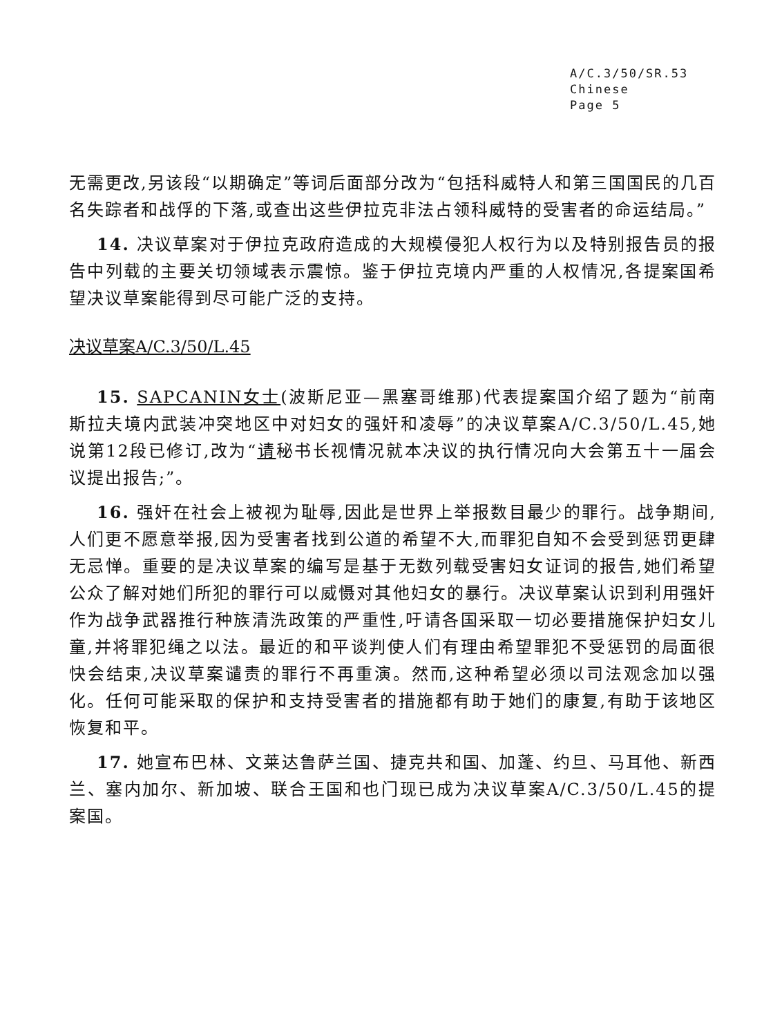A/C.3/50/SR.53
Chinese
Page 5
无需更改,另该段“以期确定”等词后面部分改为“包括科威特人和第三国国民的几百名失踪者和战俘的下落,或查出这些伊拉克非法占领科威特的受害者的命运结局。”
14. 决议草案对于伊拉克政府造成的大规模侵犯人权行为以及特别报告员的报告中列载的主要关切领域表示震惊。鉴于伊拉克境内严重的人权情况,各提案国希望决议草案能得到尽可能广泛的支持。
决议草案A/C.3/50/L.45
15. SAPCANIN女士(波斯尼亚—黑塞哥维那)代表提案国介绍了题为“前南斯拉夫境内武装冲突地区中对妇女的强奸和凌辱”的决议草案A/C.3/50/L.45,她说第12段已修订,改为“请秘书长视情况就本决议的执行情况向大会第五十一届会议提出报告;”。
16. 强奸在社会上被视为耻辱,因此是世界上举报数目最少的罪行。战争期间,人们更不愿意举报,因为受害者找到公道的希望不大,而罪犯自知不会受到惩罚更肆无忌惮。重要的是决议草案的编写是基于无数列载受害妇女证词的报告,她们希望公众了解对她们所犯的罪行可以威慑对其他妇女的暴行。决议草案认识到利用强奸作为战争武器推行种族清洗政策的严重性,吁请各国采取一切必要措施保护妇女儿童,并将罪犯绳之以法。最近的和平谈判使人们有理由希望罪犯不受惩罚的局面很快会结束,决议草案谴责的罪行不再重演。然而,这种希望必须以司法观念加以强化。任何可能采取的保护和支持受害者的措施都有助于她们的康复,有助于该地区恢复和平。
17. 她宣布巴林、文莱达鲁萨兰国、捷克共和国、加蓬、约旦、马耳他、新西兰、塞内加尔、新加坡、联合王国和也门现已成为决议草案A/C.3/50/L.45的提案国。